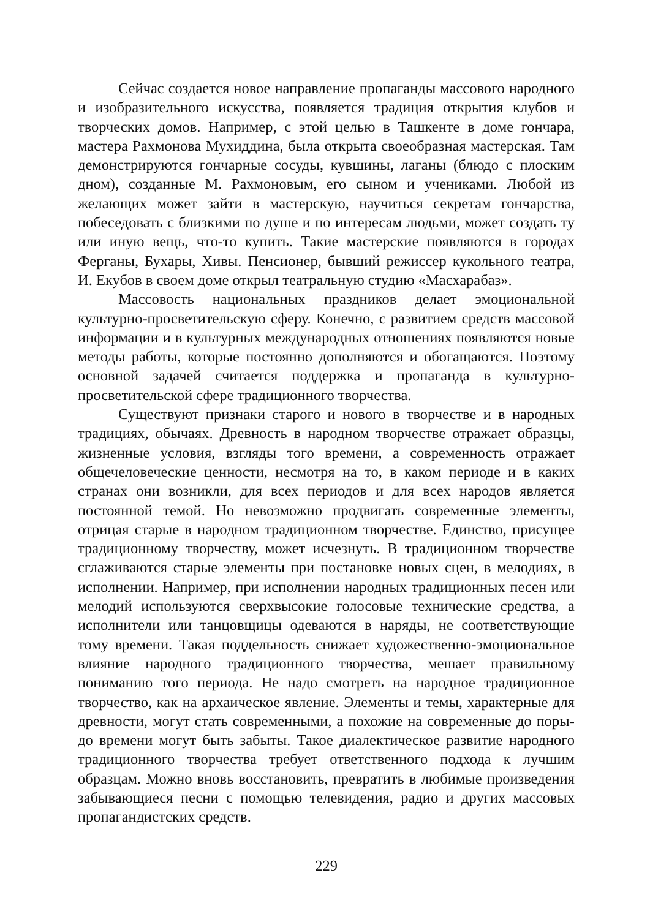Сейчас создается новое направление пропаганды массового народного и изобразительного искусства, появляется традиция открытия клубов и творческих домов. Например, с этой целью в Ташкенте в доме гончара, мастера Рахмонова Мухиддина, была открыта своеобразная мастерская. Там демонстрируются гончарные сосуды, кувшины, лаганы (блюдо с плоским дном), созданные М. Рахмоновым, его сыном и учениками. Любой из желающих может зайти в мастерскую, научиться секретам гончарства, побеседовать с близкими по душе и по интересам людьми, может создать ту или иную вещь, что-то купить. Такие мастерские появляются в городах Ферганы, Бухары, Хивы. Пенсионер, бывший режиссер кукольного театра, И. Екубов в своем доме открыл театральную студию «Масхарабаз».
Массовость национальных праздников делает эмоциональной культурно-просветительскую сферу. Конечно, с развитием средств массовой информации и в культурных международных отношениях появляются новые методы работы, которые постоянно дополняются и обогащаются. Поэтому основной задачей считается поддержка и пропаганда в культурно-просветительской сфере традиционного творчества.
Существуют признаки старого и нового в творчестве и в народных традициях, обычаях. Древность в народном творчестве отражает образцы, жизненные условия, взгляды того времени, а современность отражает общечеловеческие ценности, несмотря на то, в каком периоде и в каких странах они возникли, для всех периодов и для всех народов является постоянной темой. Но невозможно продвигать современные элементы, отрицая старые в народном традиционном творчестве. Единство, присущее традиционному творчеству, может исчезнуть. В традиционном творчестве сглаживаются старые элементы при постановке новых сцен, в мелодиях, в исполнении. Например, при исполнении народных традиционных песен или мелодий используются сверхвысокие голосовые технические средства, а исполнители или танцовщицы одеваются в наряды, не соответствующие тому времени. Такая поддельность снижает художественно-эмоциональное влияние народного традиционного творчества, мешает правильному пониманию того периода. Не надо смотреть на народное традиционное творчество, как на архаическое явление. Элементы и темы, характерные для древности, могут стать современными, а похожие на современные до поры-до времени могут быть забыты. Такое диалектическое развитие народного традиционного творчества требует ответственного подхода к лучшим образцам. Можно вновь восстановить, превратить в любимые произведения забывающиеся песни с помощью телевидения, радио и других массовых пропагандистских средств.
229